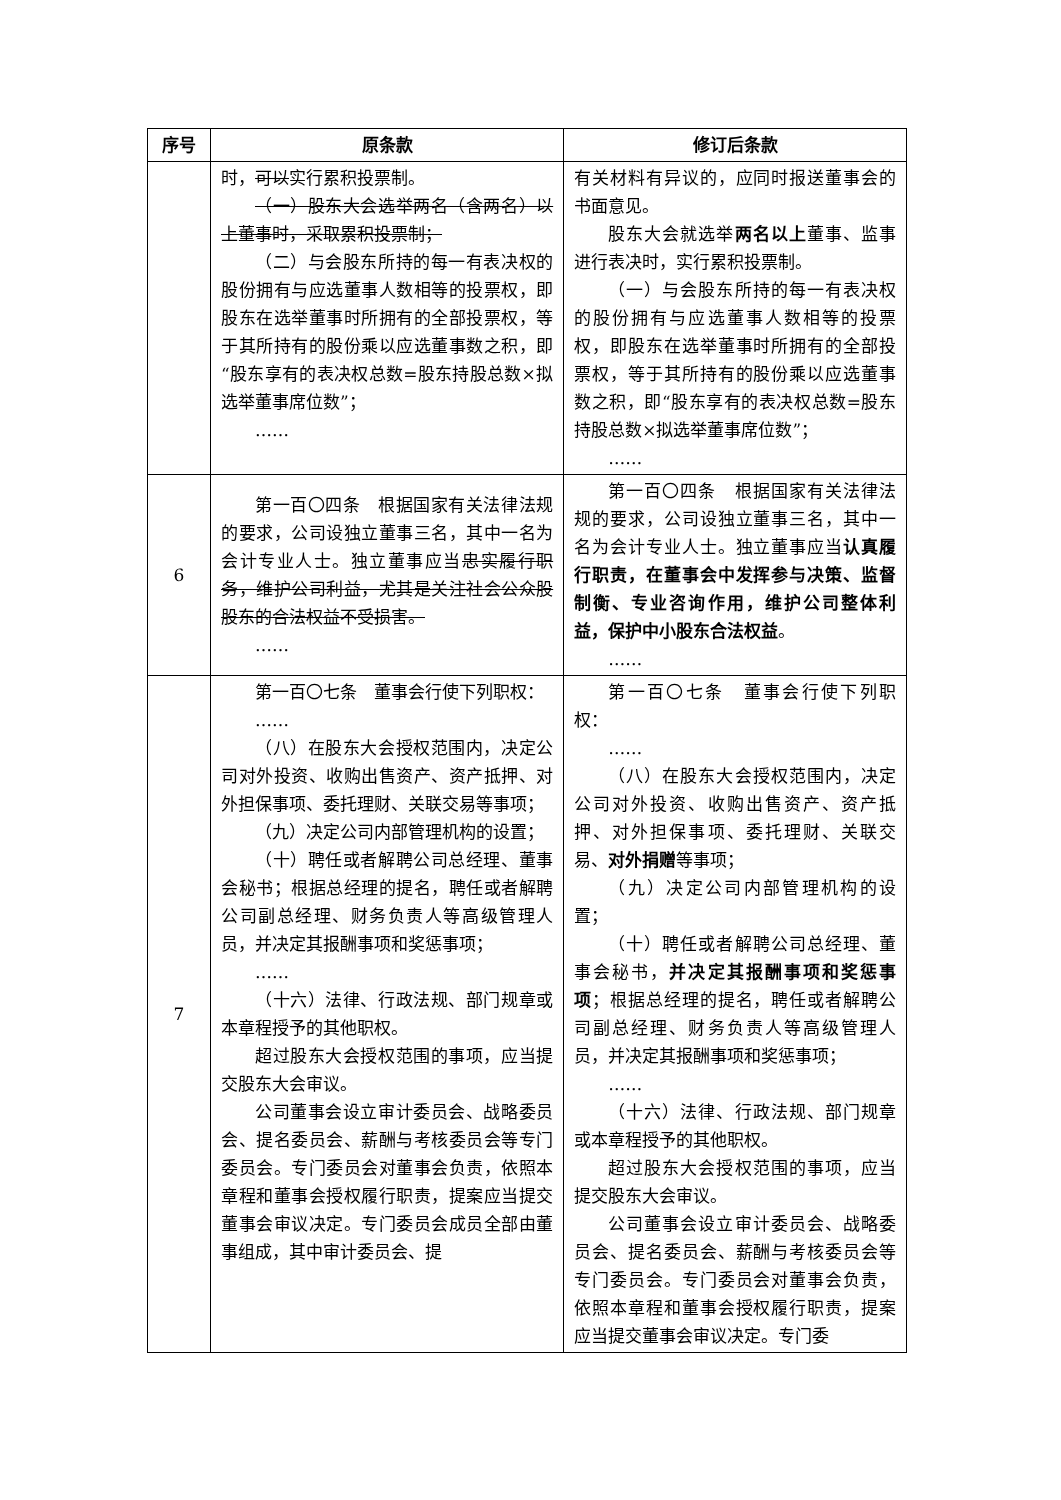| 序号 | 原条款 | 修订后条款 |
| --- | --- | --- |
| | 时， 可以 实行累积投票制。 （一）股东大会选举两名（含两名）以上董事时，采取累积投票制； （二）与会股东所持的每一有表决权的股份拥有与应选董事人数相等的投票权，即股东在选举董事时所拥有的全部投票权，等于其所持有的股份乘以应选董事数之积，即“股东享有的表决权总数=股东持股总数×拟选举董事席位数”； …… | 有关材料有异议的，应同时报送董事会的书面意见。 股东大会就选举 两名以上 董事、监事进行表决时，实行累积投票制。 （一）与会股东所持的每一有表决权的股份拥有与应选董事人数相等的投票权，即股东在选举董事时所拥有的全部投票权，等于其所持有的股份乘以应选董事数之积，即“股东享有的表决权总数=股东持股总数×拟选举董事席位数”； …… |
| 6 | 第一百〇四条 根据国家有关法律法规的要求，公司设独立董事三名，其中一名为会计专业人士。独立董事应当 忠实履行职务，维护公司利益，尤其是关注社会公众股股东的合法权益不受损害。 …… | 第一百〇四条 根据国家有关法律法规的要求，公司设独立董事三名，其中一名为会计专业人士。独立董事应当 认真履行职责，在董事会中发挥参与决策、监督制衡、专业咨询作用，维护公司整体利益，保护中小股东合法权益 。 …… |
| 7 | 第一百〇七条 董事会行使下列职权： …… （八）在股东大会授权范围内，决定公司对外投资、收购出售资产、资产抵押、对外担保事项、委托理财、关联交易等事项； （九）决定公司内部管理机构的设置； （十）聘任或者解聘公司总经理、董事会秘书；根据总经理的提名，聘任或者解聘公司副总经理、财务负责人等高级管理人员，并决定其报酬事项和奖惩事项； …… （十六）法律、行政法规、部门规章或本章程授予的其他职权。 超过股东大会授权范围的事项，应当提交股东大会审议。 公司董事会设立审计委员会、战略委员会、提名委员会、薪酬与考核委员会等专门委员会。专门委员会对董事会负责，依照本章程和董事会授权履行职责，提案应当提交董事会审议决定。专门委员会成员全部由董事组成，其中审计委员会、提 | 第一百〇七条 董事会行使下列职权： …… （八）在股东大会授权范围内，决定公司对外投资、收购出售资产、资产抵押、对外担保事项、委托理财、关联交易、 对外捐赠 等事项； （九）决定公司内部管理机构的设置； （十）聘任或者解聘公司总经理、董事会秘书， 并决定其报酬事项和奖惩事项 ；根据总经理的提名，聘任或者解聘公司副总经理、财务负责人等高级管理人员，并决定其报酬事项和奖惩事项； …… （十六）法律、行政法规、部门规章或本章程授予的其他职权。 超过股东大会授权范围的事项，应当提交股东大会审议。 公司董事会设立审计委员会、战略委员会、提名委员会、薪酬与考核委员会等专门委员会。专门委员会对董事会负责，依照本章程和董事会授权履行职责，提案应当提交董事会审议决定。专门委 |